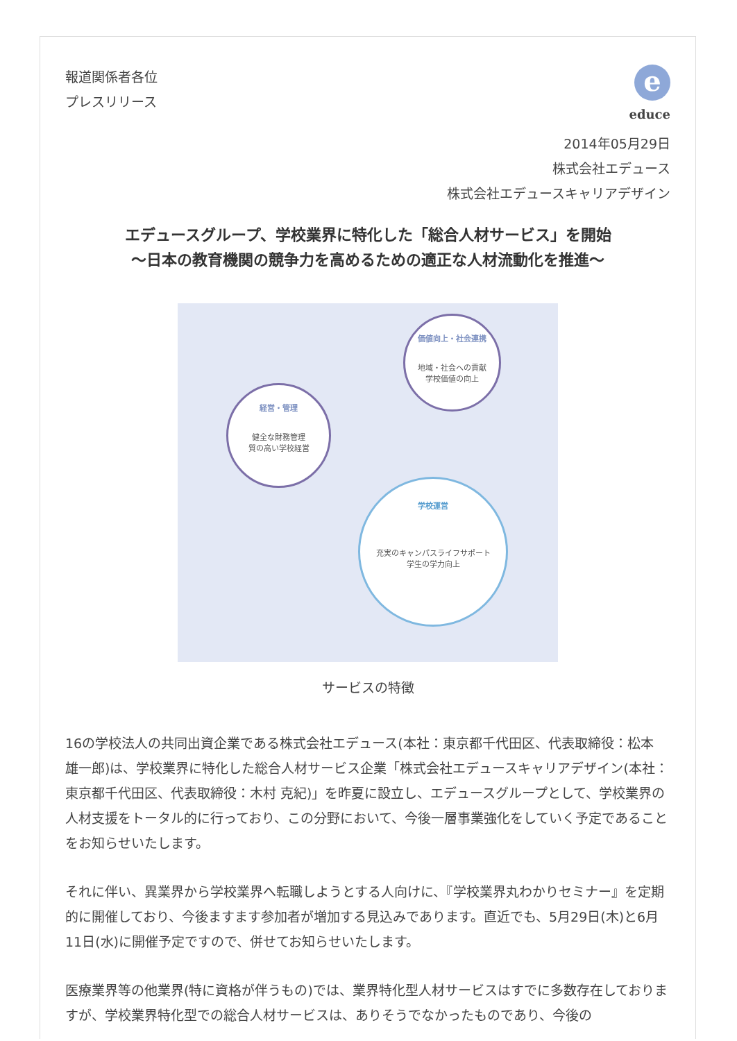報道関係者各位
プレスリリース
e
educe
2014年05月29日
株式会社エデュース
株式会社エデュースキャリアデザイン
エデュースグループ、学校業界に特化した「総合人材サービス」を開始
～日本の教育機関の競争力を高めるための適正な人材流動化を推進～
経営・管理
健全な財務管理
質の高い学校経営
価値向上・社会連携
地域・社会への貢献
学校価値の向上
学校運営
充実のキャンパスライフサポート
学生の学力向上
サービスの特徴
16の学校法人の共同出資企業である株式会社エデュース(本社：東京都千代田区、代表取締役：松本 雄一郎)は、学校業界に特化した総合人材サービス企業「株式会社エデュースキャリアデザイン(本社：東京都千代田区、代表取締役：木村 克紀)」を昨夏に設立し、エデュースグループとして、学校業界の人材支援をトータル的に行っており、この分野において、今後一層事業強化をしていく予定であることをお知らせいたします。
それに伴い、異業界から学校業界へ転職しようとする人向けに、『学校業界丸わかりセミナー』を定期的に開催しており、今後ますます参加者が増加する見込みであります。直近でも、5月29日(木)と6月11日(水)に開催予定ですので、併せてお知らせいたします。
医療業界等の他業界(特に資格が伴うもの)では、業界特化型人材サービスはすでに多数存在しておりますが、学校業界特化型での総合人材サービスは、ありそうでなかったものであり、今後の